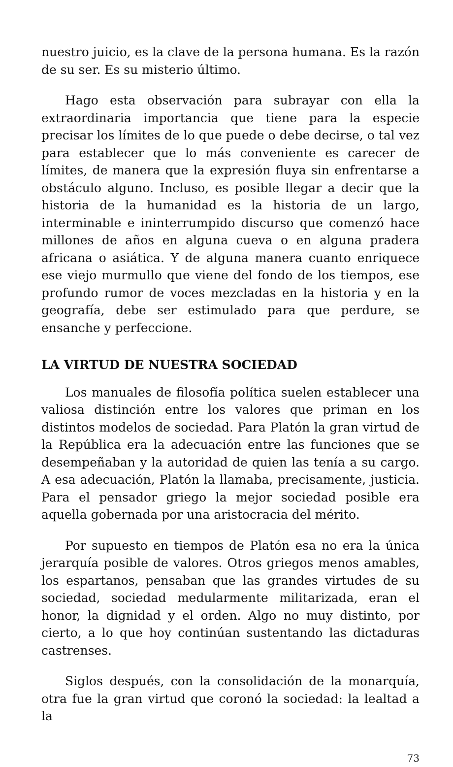nuestro juicio, es la clave de la persona humana. Es la razón de su ser. Es su misterio último.
Hago esta observación para subrayar con ella la extraordinaria importancia que tiene para la especie precisar los límites de lo que puede o debe decirse, o tal vez para establecer que lo más conveniente es carecer de límites, de manera que la expresión fluya sin enfrentarse a obstáculo alguno. Incluso, es posible llegar a decir que la historia de la humanidad es la historia de un largo, interminable e ininterrumpido discurso que comenzó hace millones de años en alguna cueva o en alguna pradera africana o asiática. Y de alguna manera cuanto enriquece ese viejo murmullo que viene del fondo de los tiempos, ese profundo rumor de voces mezcladas en la historia y en la geografía, debe ser estimulado para que perdure, se ensanche y perfeccione.
LA VIRTUD DE NUESTRA SOCIEDAD
Los manuales de filosofía política suelen establecer una valiosa distinción entre los valores que priman en los distintos modelos de sociedad. Para Platón la gran virtud de la República era la adecuación entre las funciones que se desempeñaban y la autoridad de quien las tenía a su cargo. A esa adecuación, Platón la llamaba, precisamente, justicia. Para el pensador griego la mejor sociedad posible era aquella gobernada por una aristocracia del mérito.
Por supuesto en tiempos de Platón esa no era la única jerarquía posible de valores. Otros griegos menos amables, los espartanos, pensaban que las grandes virtudes de su sociedad, sociedad medularmente militarizada, eran el honor, la dignidad y el orden. Algo no muy distinto, por cierto, a lo que hoy continúan sustentando las dictaduras castrenses.
Siglos después, con la consolidación de la monarquía, otra fue la gran virtud que coronó la sociedad: la lealtad a la
73